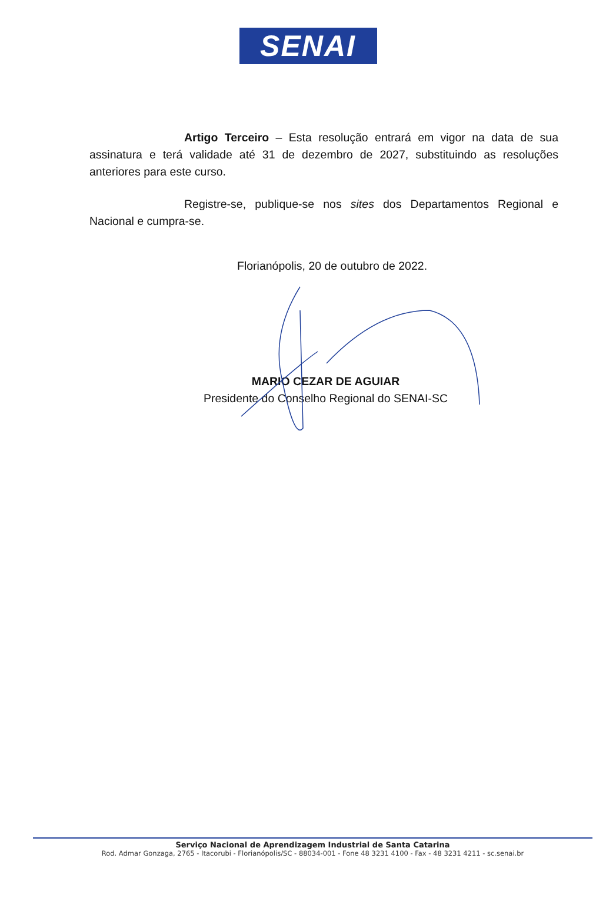SENAI
Artigo Terceiro – Esta resolução entrará em vigor na data de sua assinatura e terá validade até 31 de dezembro de 2027, substituindo as resoluções anteriores para este curso.
Registre-se, publique-se nos sites dos Departamentos Regional e Nacional e cumpra-se.
Florianópolis, 20 de outubro de 2022.
MARIO CEZAR DE AGUIAR
Presidente do Conselho Regional do SENAI-SC
Serviço Nacional de Aprendizagem Industrial de Santa Catarina
Rod. Admar Gonzaga, 2765 - Itacorubi - Florianópolis/SC - 88034-001 - Fone 48 3231 4100 - Fax - 48 3231 4211 - sc.senai.br